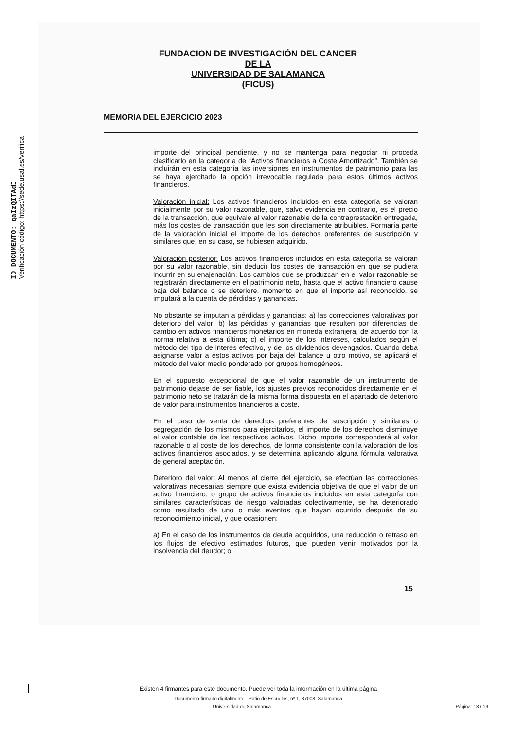ID DOCUMENTO: qaIzQITAdI
Verificación código: https://sede.usal.es/verifica
FUNDACION DE INVESTIGACIÓN DEL CANCER
DE LA
UNIVERSIDAD DE SALAMANCA
(FICUS)
MEMORIA DEL EJERCICIO 2023
importe del principal pendiente, y no se mantenga para negociar ni proceda clasificarlo en la categoría de “Activos financieros a Coste Amortizado”. También se incluirán en esta categoría las inversiones en instrumentos de patrimonio para las se haya ejercitado la opción irrevocable regulada para estos últimos activos financieros.
Valoración inicial: Los activos financieros incluidos en esta categoría se valoran inicialmente por su valor razonable, que, salvo evidencia en contrario, es el precio de la transacción, que equivale al valor razonable de la contraprestación entregada, más los costes de transacción que les son directamente atribuibles. Formaría parte de la valoración inicial el importe de los derechos preferentes de suscripción y similares que, en su caso, se hubiesen adquirido.
Valoración posterior: Los activos financieros incluidos en esta categoría se valoran por su valor razonable, sin deducir los costes de transacción en que se pudiera incurrir en su enajenación. Los cambios que se produzcan en el valor razonable se registrarán directamente en el patrimonio neto, hasta que el activo financiero cause baja del balance o se deteriore, momento en que el importe así reconocido, se imputará a la cuenta de pérdidas y ganancias.
No obstante se imputan a pérdidas y ganancias: a) las correcciones valorativas por deterioro del valor; b) las pérdidas y ganancias que resulten por diferencias de cambio en activos financieros monetarios en moneda extranjera, de acuerdo con la norma relativa a esta última; c) el importe de los intereses, calculados según el método del tipo de interés efectivo, y de los dividendos devengados. Cuando deba asignarse valor a estos activos por baja del balance u otro motivo, se aplicará el método del valor medio ponderado por grupos homogéneos.
En el supuesto excepcional de que el valor razonable de un instrumento de patrimonio dejase de ser fiable, los ajustes previos reconocidos directamente en el patrimonio neto se tratarán de la misma forma dispuesta en el apartado de deterioro de valor para instrumentos financieros a coste.
En el caso de venta de derechos preferentes de suscripción y similares o segregación de los mismos para ejercitarlos, el importe de los derechos disminuye el valor contable de los respectivos activos. Dicho importe corresponderá al valor razonable o al coste de los derechos, de forma consistente con la valoración de los activos financieros asociados, y se determina aplicando alguna fórmula valorativa de general aceptación.
Deterioro del valor: Al menos al cierre del ejercicio, se efectúan las correcciones valorativas necesarias siempre que exista evidencia objetiva de que el valor de un activo financiero, o grupo de activos financieros incluidos en esta categoría con similares características de riesgo valoradas colectivamente, se ha deteriorado como resultado de uno o más eventos que hayan ocurrido después de su reconocimiento inicial, y que ocasionen:
a) En el caso de los instrumentos de deuda adquiridos, una reducción o retraso en los flujos de efectivo estimados futuros, que pueden venir motivados por la insolvencia del deudor; o
15
Existen 4 firmantes para este documento. Puede ver toda la información en la última página
Documento firmado digitalmente - Patio de Escuelas, nº 1, 37008, Salamanca
Universidad de Salamanca Página: 18 / 19